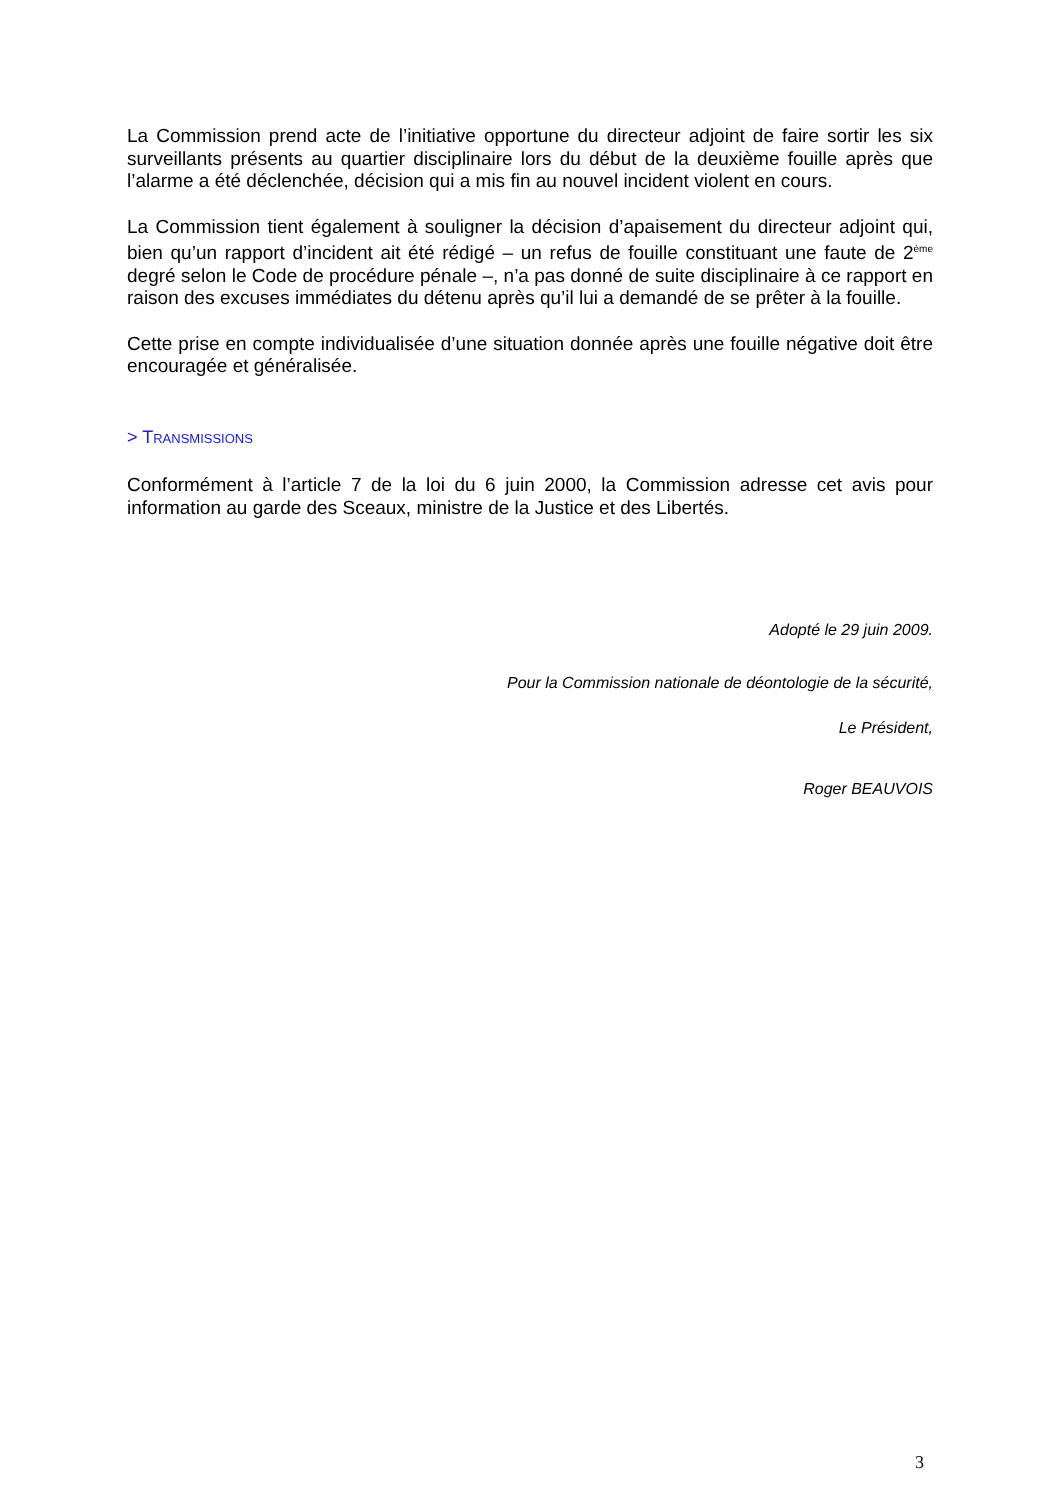La Commission prend acte de l’initiative opportune du directeur adjoint de faire sortir les six surveillants présents au quartier disciplinaire lors du début de la deuxième fouille après que l’alarme a été déclenchée, décision qui a mis fin au nouvel incident violent en cours.
La Commission tient également à souligner la décision d’apaisement du directeur adjoint qui, bien qu’un rapport d’incident ait été rédigé – un refus de fouille constituant une faute de 2<sup>ème</sup> degré selon le Code de procédure pénale –, n’a pas donné de suite disciplinaire à ce rapport en raison des excuses immédiates du détenu après qu’il lui a demandé de se prêter à la fouille.
Cette prise en compte individualisée d’une situation donnée après une fouille négative doit être encouragée et généralisée.
> TRANSMISSIONS
Conformément à l’article 7 de la loi du 6 juin 2000, la Commission adresse cet avis pour information au garde des Sceaux, ministre de la Justice et des Libertés.
Adopté le 29 juin 2009.
Pour la Commission nationale de déontologie de la sécurité,
Le Président,
Roger BEAUVOIS
3